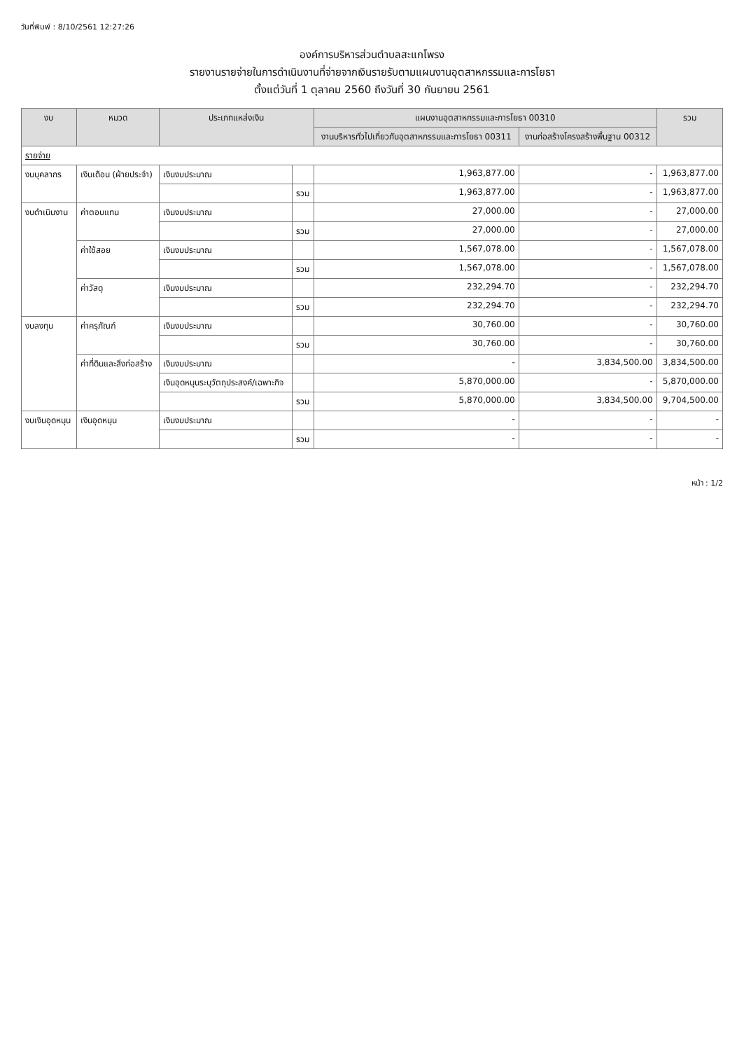วันที่พิมพ์ : 8/10/2561 12:27:26
องค์การบริหารส่วนตำบลสะแกโพรง
รายงานรายจ่ายในการดำเนินงานที่จ่ายจากเงินรายรับตามแผนงานอุตสาหกรรมและการโยธา
ตั้งแต่วันที่ 1 ตุลาคม 2560 ถึงวันที่ 30 กันยายน 2561
| งบ | หมวด | ประเภทแหล่งเงิน | | แผนงานอุตสาหกรรมและการโยธา 00310 | | รวม |
| --- | --- | --- | --- | --- | --- | --- |
| | | | | งานบริหารทั่วไปเกี่ยวกับอุตสาหกรรมและการโยธา 00311 | งานก่อสร้างโครงสร้างพื้นฐาน 00312 | |
| รายจ่าย | | | | | | |
| งบบุคลากร | เงินเดือน (ฝ่ายประจำ) | เงินงบประมาณ | | 1,963,877.00 | - | 1,963,877.00 |
| | | | รวม | 1,963,877.00 | - | 1,963,877.00 |
| งบดำเนินงาน | ค่าตอบแทน | เงินงบประมาณ | | 27,000.00 | - | 27,000.00 |
| | | | รวม | 27,000.00 | - | 27,000.00 |
| | ค่าใช้สอย | เงินงบประมาณ | | 1,567,078.00 | - | 1,567,078.00 |
| | | | รวม | 1,567,078.00 | - | 1,567,078.00 |
| | ค่าวัสดุ | เงินงบประมาณ | | 232,294.70 | - | 232,294.70 |
| | | | รวม | 232,294.70 | - | 232,294.70 |
| งบลงทุน | ค่าครุภัณฑ์ | เงินงบประมาณ | | 30,760.00 | - | 30,760.00 |
| | | | รวม | 30,760.00 | - | 30,760.00 |
| | ค่าที่ดินและสิ่งก่อสร้าง | เงินงบประมาณ | | - | 3,834,500.00 | 3,834,500.00 |
| | | เงินอุดหนุนระบุวัตถุประสงค์/เฉพาะกิจ | | 5,870,000.00 | - | 5,870,000.00 |
| | | | รวม | 5,870,000.00 | 3,834,500.00 | 9,704,500.00 |
| งบเงินอุดหนุน | เงินอุดหนุน | เงินงบประมาณ | | - | - | - |
| | | | รวม | - | - | - |
หน้า : 1/2